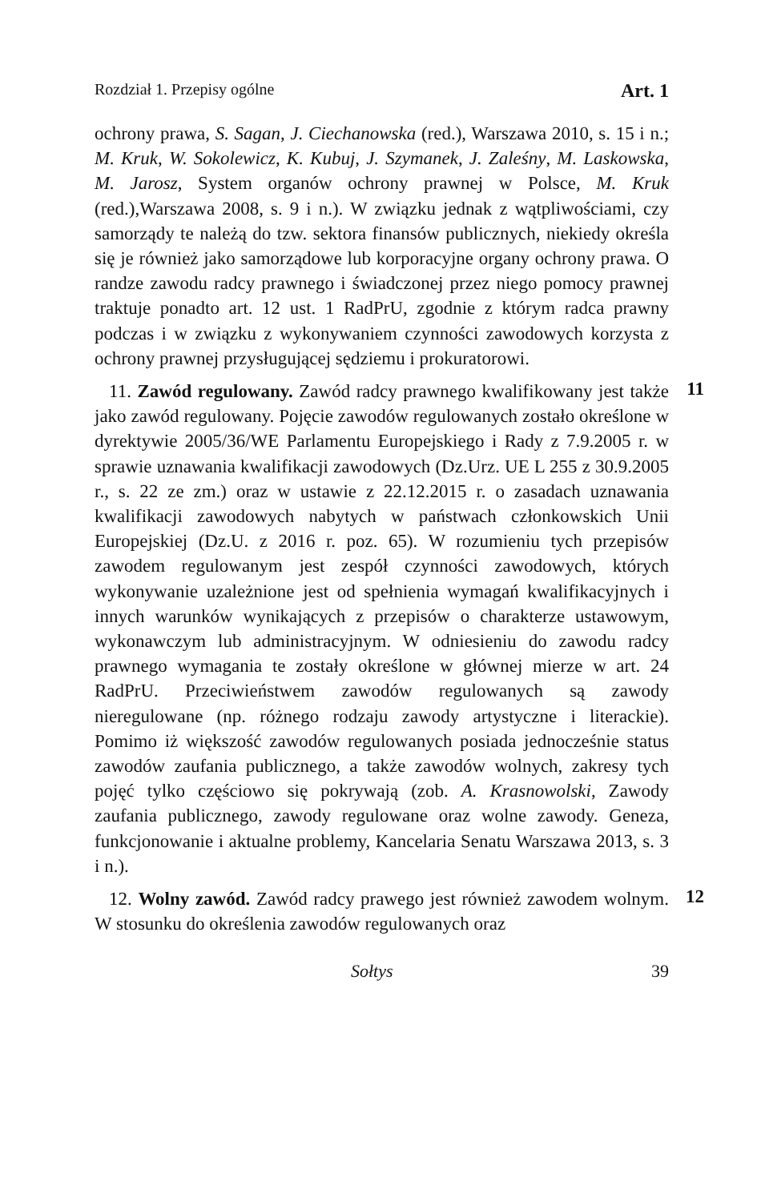Rozdział 1. Przepisy ogólne Art. 1
ochrony prawa, S. Sagan, J. Ciechanowska (red.), Warszawa 2010, s. 15 i n.; M. Kruk, W. Sokolewicz, K. Kubuj, J. Szymanek, J. Zaleśny, M. Laskowska, M. Jarosz, System organów ochrony prawnej w Polsce, M. Kruk (red.),Warszawa 2008, s. 9 i n.). W związku jednak z wątpliwościami, czy samorządy te należą do tzw. sektora finansów publicznych, niekiedy określa się je również jako samorządowe lub korporacyjne organy ochrony prawa. O randze zawodu radcy prawnego i świadczonej przez niego pomocy prawnej traktuje ponadto art. 12 ust. 1 RadPrU, zgodnie z którym radca prawny podczas i w związku z wykonywaniem czynności zawodowych korzysta z ochrony prawnej przysługującej sędziemu i prokuratorowi.
11
11. Zawód regulowany. Zawód radcy prawnego kwalifikowany jest także jako zawód regulowany. Pojęcie zawodów regulowanych zostało określone w dyrektywie 2005/36/WE Parlamentu Europejskiego i Rady z 7.9.2005 r. w sprawie uznawania kwalifikacji zawodowych (Dz.Urz. UE L 255 z 30.9.2005 r., s. 22 ze zm.) oraz w ustawie z 22.12.2015 r. o zasadach uznawania kwalifikacji zawodowych nabytych w państwach członkowskich Unii Europejskiej (Dz.U. z 2016 r. poz. 65). W rozumieniu tych przepisów zawodem regulowanym jest zespół czynności zawodowych, których wykonywanie uzależnione jest od spełnienia wymagań kwalifikacyjnych i innych warunków wynikających z przepisów o charakterze ustawowym, wykonawczym lub administracyjnym. W odniesieniu do zawodu radcy prawnego wymagania te zostały określone w głównej mierze w art. 24 RadPrU. Przeciwieństwem zawodów regulowanych są zawody nieregulowane (np. różnego rodzaju zawody artystyczne i literackie). Pomimo iż większość zawodów regulowanych posiada jednocześnie status zawodów zaufania publicznego, a także zawodów wolnych, zakresy tych pojęć tylko częściowo się pokrywają (zob. A. Krasnowolski, Zawody zaufania publicznego, zawody regulowane oraz wolne zawody. Geneza, funkcjonowanie i aktualne problemy, Kancelaria Senatu Warszawa 2013, s. 3 i n.).
12
12. Wolny zawód. Zawód radcy prawego jest również zawodem wolnym. W stosunku do określenia zawodów regulowanych oraz
Sołtys 39